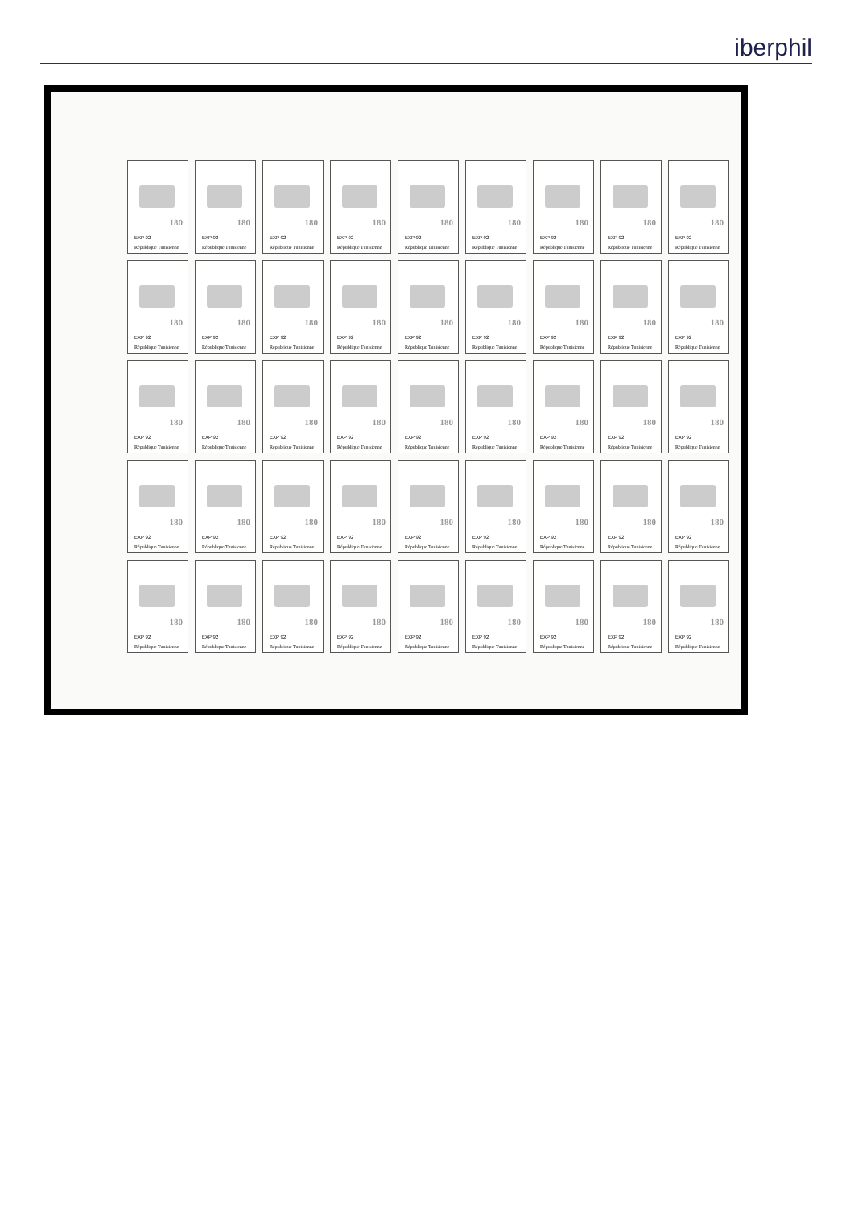iberphil
180
EXP 92
République Tunisienne
180
EXP 92
République Tunisienne
180
EXP 92
République Tunisienne
180
EXP 92
République Tunisienne
180
EXP 92
République Tunisienne
180
EXP 92
République Tunisienne
180
EXP 92
République Tunisienne
180
EXP 92
République Tunisienne
180
EXP 92
République Tunisienne
180
EXP 92
République Tunisienne
180
EXP 92
République Tunisienne
180
EXP 92
République Tunisienne
180
EXP 92
République Tunisienne
180
EXP 92
République Tunisienne
180
EXP 92
République Tunisienne
180
EXP 92
République Tunisienne
180
EXP 92
République Tunisienne
180
EXP 92
République Tunisienne
180
EXP 92
République Tunisienne
180
EXP 92
République Tunisienne
180
EXP 92
République Tunisienne
180
EXP 92
République Tunisienne
180
EXP 92
République Tunisienne
180
EXP 92
République Tunisienne
180
EXP 92
République Tunisienne
180
EXP 92
République Tunisienne
180
EXP 92
République Tunisienne
180
EXP 92
République Tunisienne
180
EXP 92
République Tunisienne
180
EXP 92
République Tunisienne
180
EXP 92
République Tunisienne
180
EXP 92
République Tunisienne
180
EXP 92
République Tunisienne
180
EXP 92
République Tunisienne
180
EXP 92
République Tunisienne
180
EXP 92
République Tunisienne
180
EXP 92
République Tunisienne
180
EXP 92
République Tunisienne
180
EXP 92
République Tunisienne
180
EXP 92
République Tunisienne
180
EXP 92
République Tunisienne
180
EXP 92
République Tunisienne
180
EXP 92
République Tunisienne
180
EXP 92
République Tunisienne
180
EXP 92
République Tunisienne